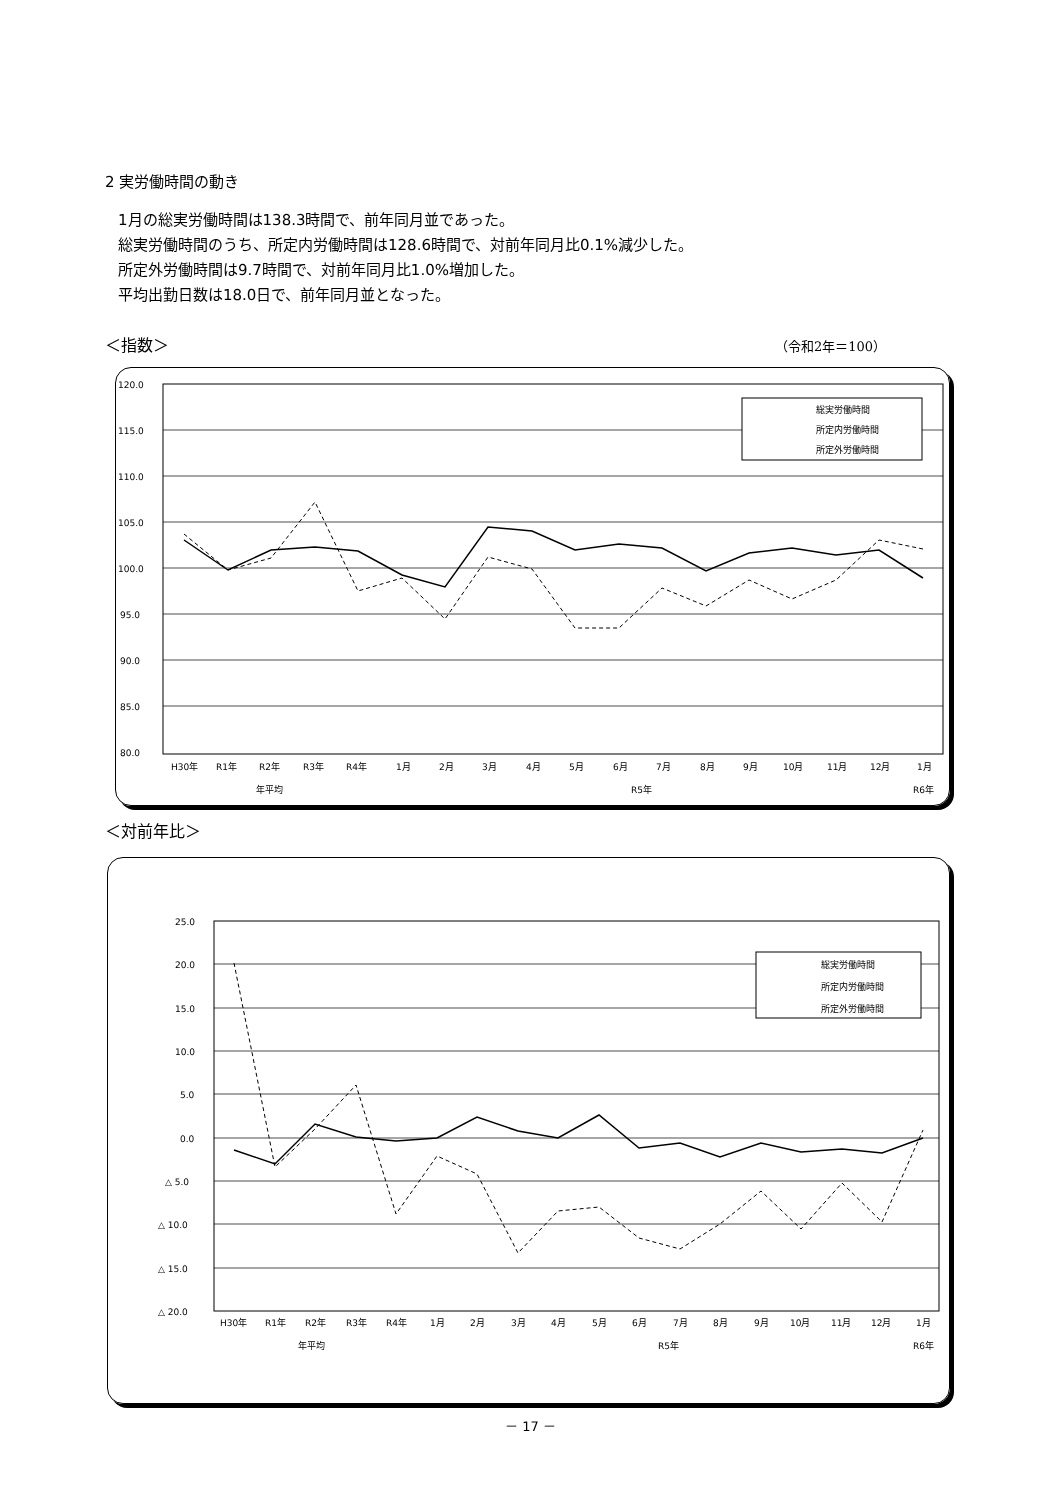2 実労働時間の動き
1月の総実労働時間は138.3時間で、前年同月並であった。
総実労働時間のうち、所定内労働時間は128.6時間で、対前年同月比0.1%減少した。
所定外労働時間は9.7時間で、対前年同月比1.0%増加した。
平均出勤日数は18.0日で、前年同月並となった。
＜指数＞ （令和2年＝100）
120.0
115.0
110.0
105.0
100.0
95.0
90.0
85.0
80.0
総実労働時間
所定内労働時間
所定外労働時間
H30年
R1年
R2年
R3年
R4年
1月
2月
3月
4月
5月
6月
7月
8月
9月
10月
11月
12月
1月
年平均
R5年
R6年
＜対前年比＞
25.0
20.0
15.0
10.0
5.0
0.0
△ 5.0
△ 10.0
△ 15.0
△ 20.0
総実労働時間
所定内労働時間
所定外労働時間
H30年
R1年
R2年
R3年
R4年
1月
2月
3月
4月
5月
6月
7月
8月
9月
10月
11月
12月
1月
年平均
R5年
R6年
－ 17 －